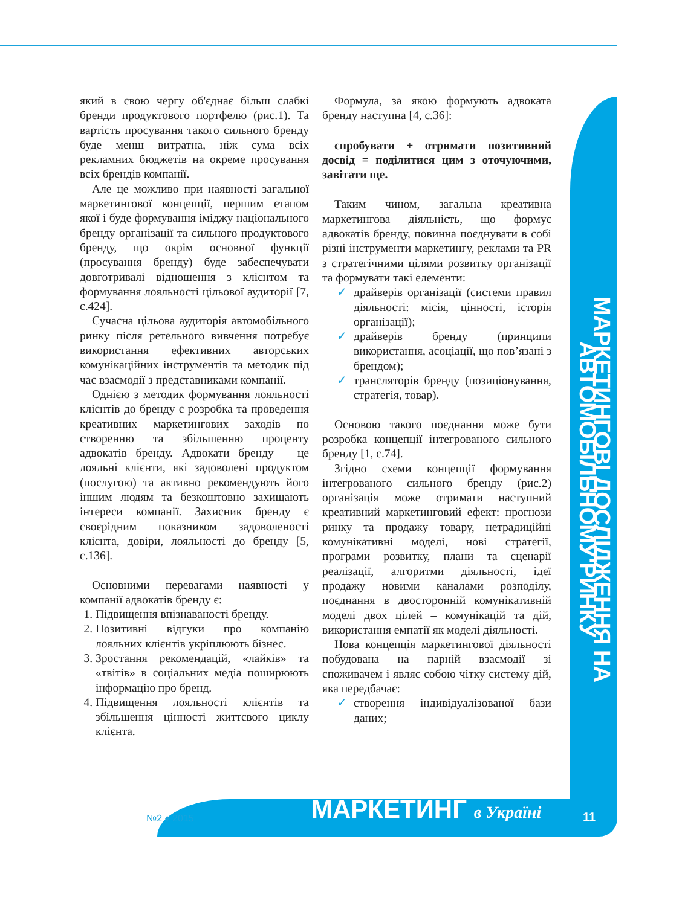МАРКЕТИНГОВІ ДОСЛІДЖЕННЯ НА АВТОМОБІЛЬНОМУ РИНКУ
який в свою чергу об'єднає більш слабкі бренди продуктового портфелю (рис.1). Та вартість просування такого сильного бренду буде менш витратна, ніж сума всіх рекламних бюджетів на окреме просування всіх брендів компанії.
Але це можливо при наявності загальної маркетингової концепції, першим етапом якої і буде формування іміджу національного бренду організації та сильного продуктового бренду, що окрім основної функції (просування бренду) буде забеспечувати довготривалі відношення з клієнтом та формування лояльності цільової аудиторії [7, с.424].
Сучасна цільова аудиторія автомобільного ринку після ретельного вивчення потребує використання ефективних авторських комунікаційних інструментів та методик під час взаємодії з представниками компанії.
Однією з методик формування лояльності клієнтів до бренду є розробка та проведення креативних маркетингових заходів по створенню та збільшенню проценту адвокатів бренду. Адвокати бренду – це лояльні клієнти, які задоволені продуктом (послугою) та активно рекомендують його іншим людям та безкоштовно захищають інтереси компанії. Захисник бренду є своєрідним показником задоволеності клієнта, довіри, лояльності до бренду [5, с.136].
Основними перевагами наявності у компанії адвокатів бренду є:
1. Підвищення впізнаваності бренду.
2. Позитивні відгуки про компанію лояльних клієнтів укріплюють бізнес.
3. Зростання рекомендацій, «лайків» та «твітів» в соціальних медіа поширюють інформацію про бренд.
4. Підвищення лояльності клієнтів та збільшення цінності життєвого циклу клієнта.
Формула, за якою формують адвоката бренду наступна [4, с.36]:
спробувати + отримати позитивний досвід = поділитися цим з оточуючими, завітати ще.
Таким чином, загальна креативна маркетингова діяльність, що формує адвокатів бренду, повинна поєднувати в собі різні інструменти маркетингу, реклами та PR з стратегічними цілями розвитку організації та формувати такі елементи:
✓ драйверів організації (системи правил діяльності: місія, цінності, історія організації);
✓ драйверів бренду (принципи використання, асоціації, що пов’язані з брендом);
✓ трансляторів бренду (позиціонування, стратегія, товар).
Основою такого поєднання може бути розробка концепції інтегрованого сильного бренду [1, с.74].
Згідно схеми концепції формування інтегрованого сильного бренду (рис.2) організація може отримати наступний креативний маркетинговий ефект: прогнози ринку та продажу товару, нетрадиційні комунікативні моделі, нові стратегії, програми розвитку, плани та сценарії реалізації, алгоритми діяльності, ідеї продажу новими каналами розподілу, поєднання в двосторонній комунікативній моделі двох цілей – комунікацій та дій, використання емпатії як моделі діяльності.
Нова концепція маркетингової діяльності побудована на парній взаємодії зі споживачем і являє собою чітку систему дій, яка передбачає:
✓ створення індивідуалізованої бази даних;
№2 ♦ 2015 МАРКЕТИНГ в Україні 11